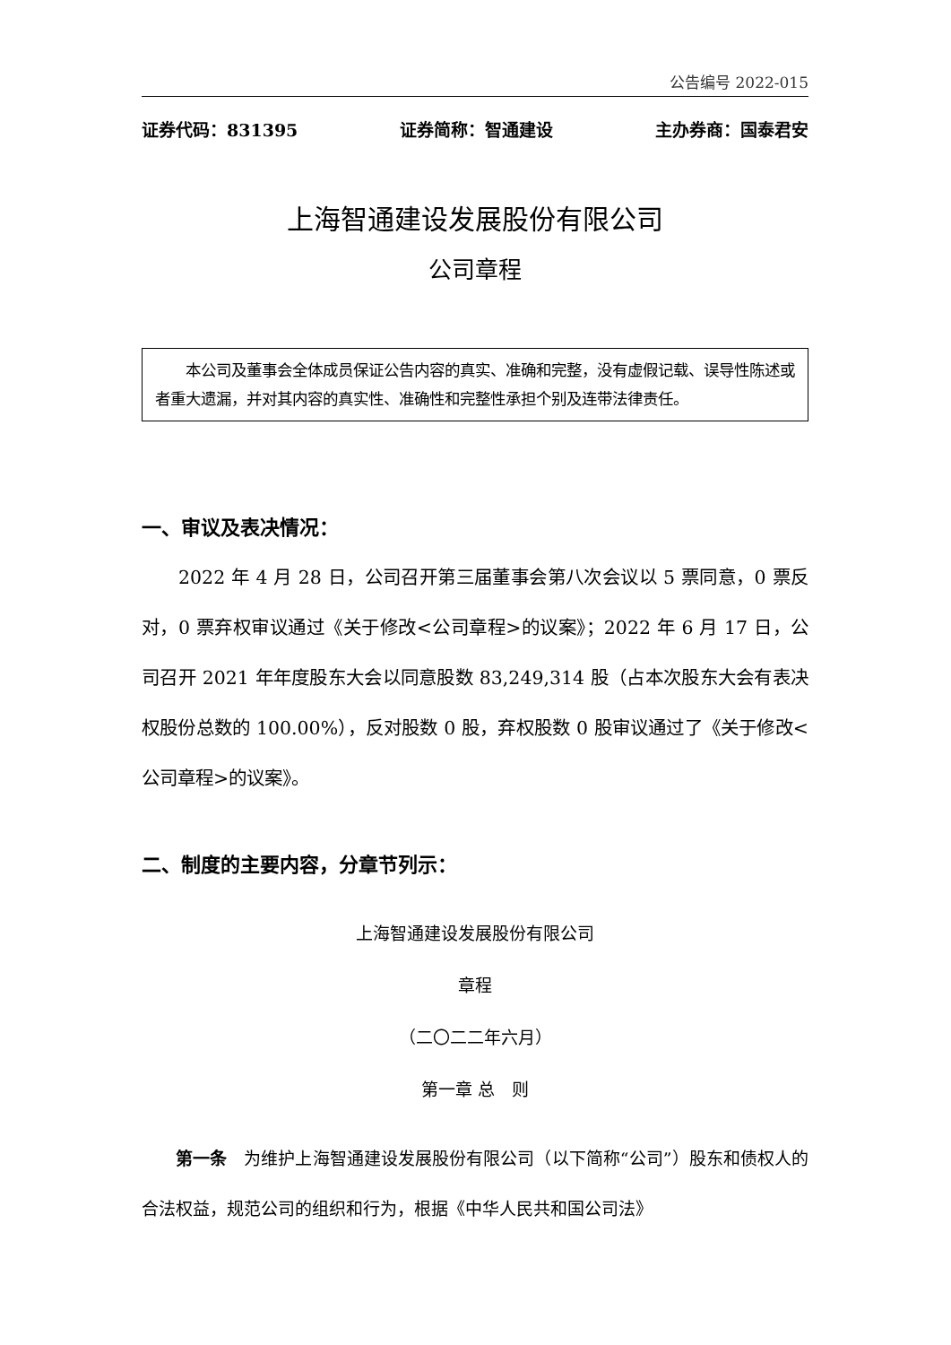公告编号 2022-015
证券代码：831395 证券简称：智通建设 主办券商：国泰君安
上海智通建设发展股份有限公司
公司章程
　　本公司及董事会全体成员保证公告内容的真实、准确和完整，没有虚假记载、误导性陈述或者重大遗漏，并对其内容的真实性、准确性和完整性承担个别及连带法律责任。
一、审议及表决情况：
2022 年 4 月 28 日，公司召开第三届董事会第八次会议以 5 票同意，0 票反对，0 票弃权审议通过《关于修改<公司章程>的议案》；2022 年 6 月 17 日，公司召开 2021 年年度股东大会以同意股数 83,249,314 股（占本次股东大会有表决权股份总数的 100.00%），反对股数 0 股，弃权股数 0 股审议通过了《关于修改<公司章程>的议案》。
二、制度的主要内容，分章节列示：
上海智通建设发展股份有限公司
章程
（二〇二二年六月）
第一章 总　则
第一条　为维护上海智通建设发展股份有限公司（以下简称“公司”）股东和债权人的合法权益，规范公司的组织和行为，根据《中华人民共和国公司法》